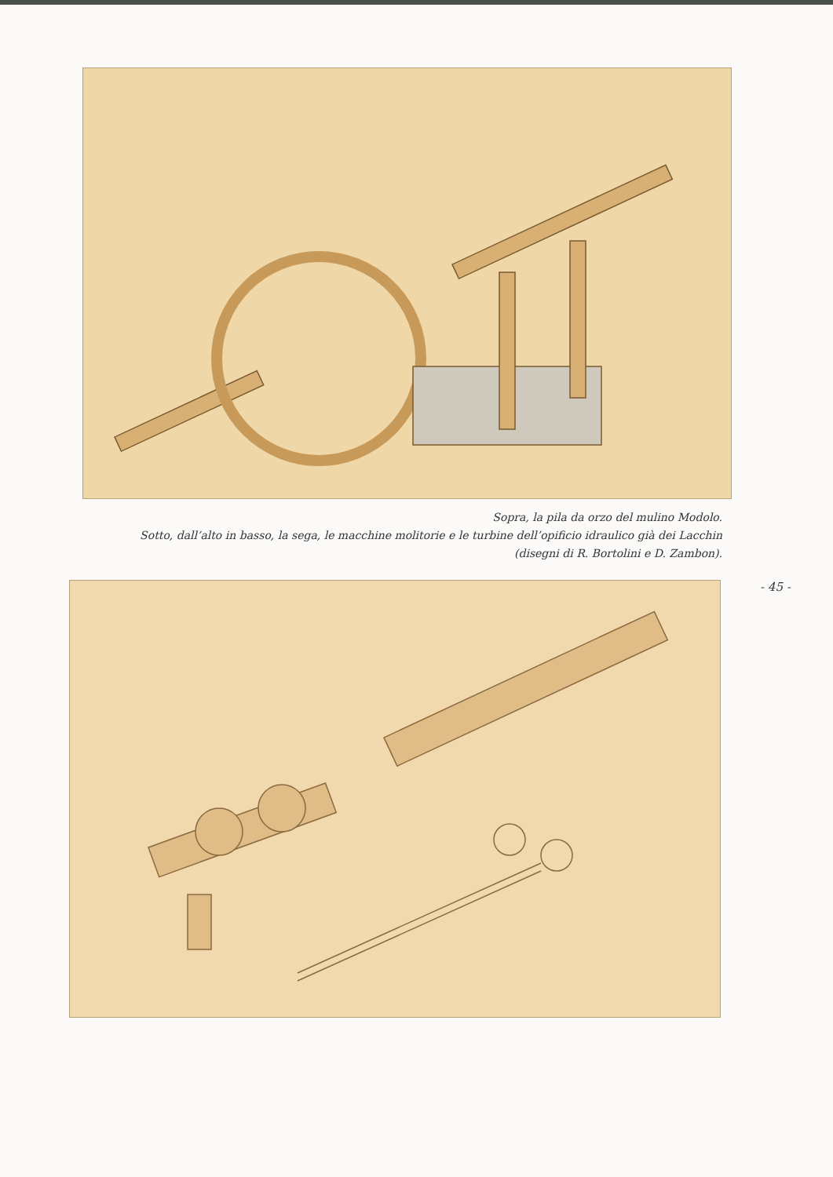Sopra, la pila da orzo del mulino Modolo.
Sotto, dall’alto in basso, la sega, le macchine molitorie e le turbine dell’opificio idraulico già dei Lacchin
(disegni di R. Bortolini e D. Zambon).
- 45 -